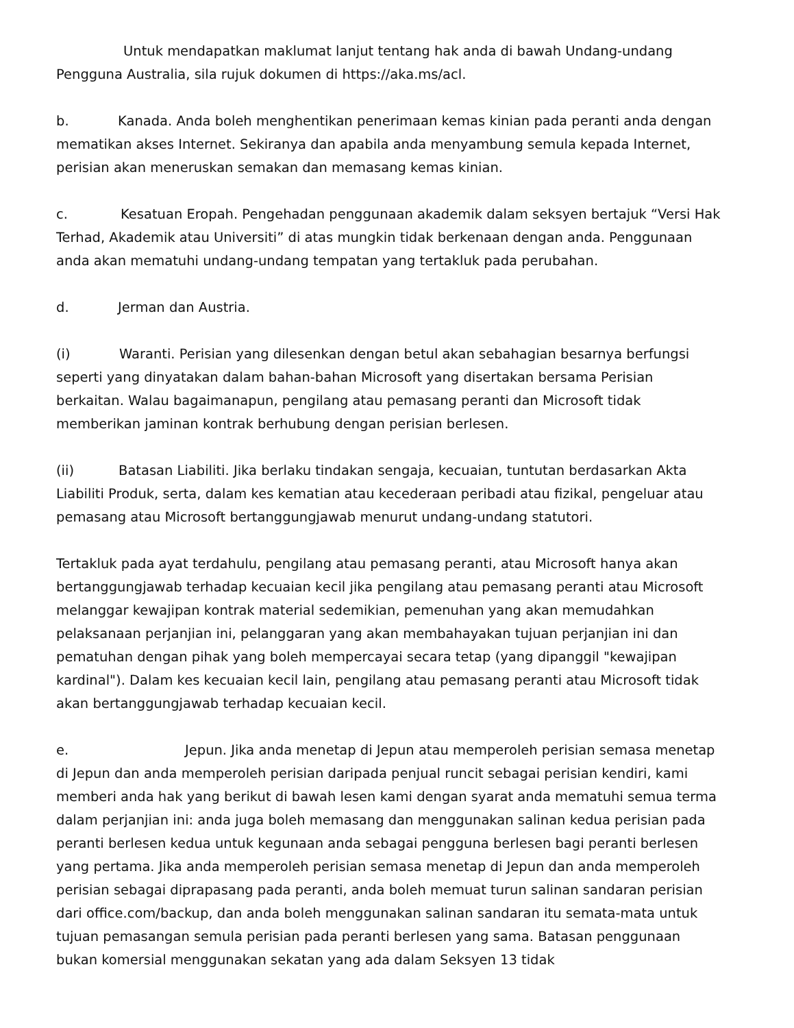Untuk mendapatkan maklumat lanjut tentang hak anda di bawah Undang-undang Pengguna Australia, sila rujuk dokumen di https://aka.ms/acl.
b. Kanada. Anda boleh menghentikan penerimaan kemas kinian pada peranti anda dengan mematikan akses Internet. Sekiranya dan apabila anda menyambung semula kepada Internet, perisian akan meneruskan semakan dan memasang kemas kinian.
c. Kesatuan Eropah. Pengehadan penggunaan akademik dalam seksyen bertajuk “Versi Hak Terhad, Akademik atau Universiti” di atas mungkin tidak berkenaan dengan anda. Penggunaan anda akan mematuhi undang-undang tempatan yang tertakluk pada perubahan.
d. Jerman dan Austria.
(i) Waranti. Perisian yang dilesenkan dengan betul akan sebahagian besarnya berfungsi seperti yang dinyatakan dalam bahan-bahan Microsoft yang disertakan bersama Perisian berkaitan. Walau bagaimanapun, pengilang atau pemasang peranti dan Microsoft tidak memberikan jaminan kontrak berhubung dengan perisian berlesen.
(ii) Batasan Liabiliti. Jika berlaku tindakan sengaja, kecuaian, tuntutan berdasarkan Akta Liabiliti Produk, serta, dalam kes kematian atau kecederaan peribadi atau fizikal, pengeluar atau pemasang atau Microsoft bertanggungjawab menurut undang-undang statutori.
Tertakluk pada ayat terdahulu, pengilang atau pemasang peranti, atau Microsoft hanya akan bertanggungjawab terhadap kecuaian kecil jika pengilang atau pemasang peranti atau Microsoft melanggar kewajipan kontrak material sedemikian, pemenuhan yang akan memudahkan pelaksanaan perjanjian ini, pelanggaran yang akan membahayakan tujuan perjanjian ini dan pematuhan dengan pihak yang boleh mempercayai secara tetap (yang dipanggil "kewajipan kardinal"). Dalam kes kecuaian kecil lain, pengilang atau pemasang peranti atau Microsoft tidak akan bertanggungjawab terhadap kecuaian kecil.
e. Jepun. Jika anda menetap di Jepun atau memperoleh perisian semasa menetap di Jepun dan anda memperoleh perisian daripada penjual runcit sebagai perisian kendiri, kami memberi anda hak yang berikut di bawah lesen kami dengan syarat anda mematuhi semua terma dalam perjanjian ini: anda juga boleh memasang dan menggunakan salinan kedua perisian pada peranti berlesen kedua untuk kegunaan anda sebagai pengguna berlesen bagi peranti berlesen yang pertama. Jika anda memperoleh perisian semasa menetap di Jepun dan anda memperoleh perisian sebagai diprapasang pada peranti, anda boleh memuat turun salinan sandaran perisian dari office.com/backup, dan anda boleh menggunakan salinan sandaran itu semata-mata untuk tujuan pemasangan semula perisian pada peranti berlesen yang sama. Batasan penggunaan bukan komersial menggunakan sekatan yang ada dalam Seksyen 13 tidak